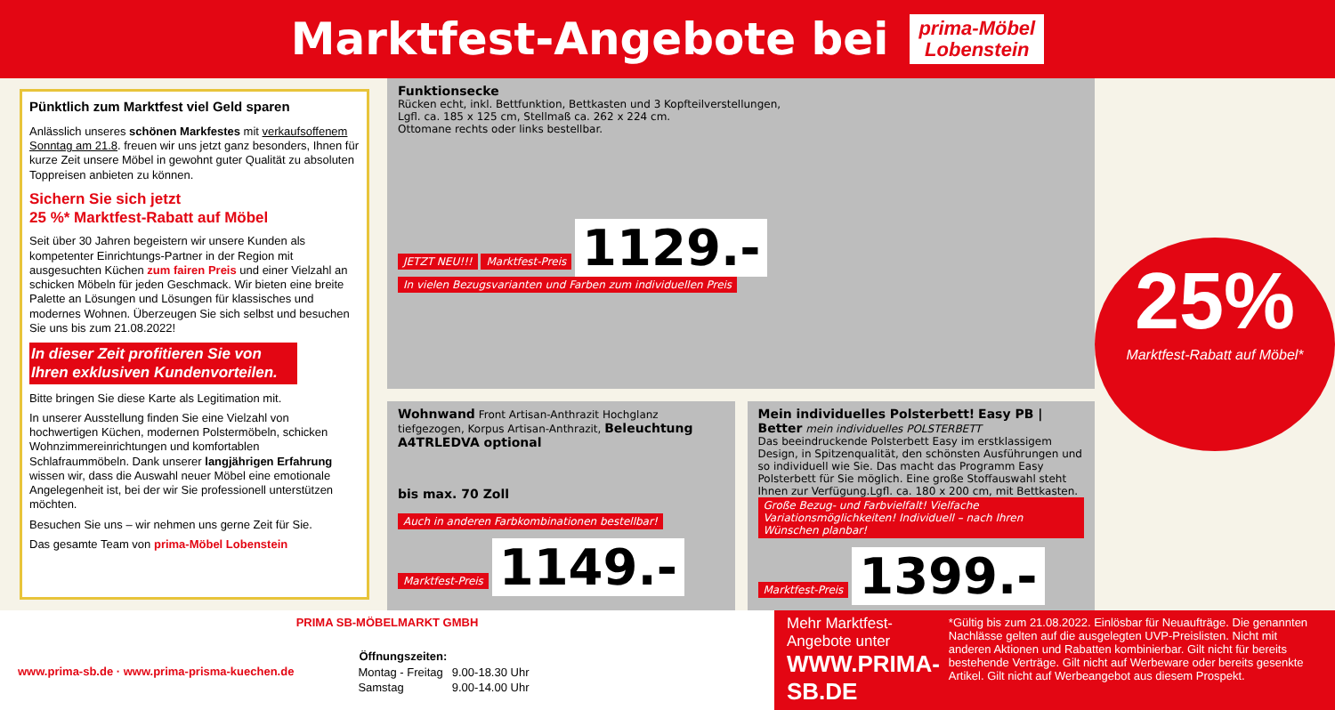Marktfest-Angebote bei
prima-Möbel
Lobenstein
Pünktlich zum Marktfest viel Geld sparen
Anlässlich unseres schönen Markfestes mit verkaufsoffenem Sonntag am 21.8. freuen wir uns jetzt ganz besonders, Ihnen für kurze Zeit unsere Möbel in gewohnt guter Qualität zu absoluten Toppreisen anbieten zu können.
Sichern Sie sich jetzt
25 %* Marktfest-Rabatt auf Möbel
Seit über 30 Jahren begeistern wir unsere Kunden als kompetenter Einrichtungs-Partner in der Region mit ausgesuchten Küchen zum fairen Preis und einer Vielzahl an schicken Möbeln für jeden Geschmack. Wir bieten eine breite Palette an Lösungen und Lösungen für klassisches und modernes Wohnen. Überzeugen Sie sich selbst und besuchen Sie uns bis zum 21.08.2022!
In dieser Zeit profitieren Sie von Ihren exklusiven Kundenvorteilen.
Bitte bringen Sie diese Karte als Legitimation mit.
In unserer Ausstellung finden Sie eine Vielzahl von hochwertigen Küchen, modernen Polstermöbeln, schicken Wohnzimmereinrichtungen und komfortablen Schlafraummöbeln. Dank unserer langjährigen Erfahrung wissen wir, dass die Auswahl neuer Möbel eine emotionale Angelegenheit ist, bei der wir Sie professionell unterstützen möchten.
Besuchen Sie uns – wir nehmen uns gerne Zeit für Sie.
Das gesamte Team von prima-Möbel Lobenstein
Funktionsecke
Rücken echt, inkl. Bettfunktion, Bettkasten und 3 Kopfteilverstellungen,
Lgfl. ca. 185 x 125 cm, Stellmaß ca. 262 x 224 cm.
Ottomane rechts oder links bestellbar.
JETZT NEU!!! Marktfest-Preis 1129.- In vielen Bezugsvarianten und Farben zum individuellen Preis
Wohnwand Front Artisan-Anthrazit Hochglanz tiefgezogen, Korpus Artisan-Anthrazit, Beleuchtung A4TRLEDVA optional
bis max. 70 Zoll
Auch in anderen Farbkombinationen bestellbar! Marktfest-Preis 1149.-
Mein individuelles Polsterbett! Easy PB | Better mein individuelles POLSTERBETT
Das beeindruckende Polsterbett Easy im erstklassigem Design, in Spitzenqualität, den schönsten Ausführungen und so individuell wie Sie. Das macht das Programm Easy Polsterbett für Sie möglich. Eine große Stoffauswahl steht Ihnen zur Verfügung.Lgfl. ca. 180 x 200 cm, mit Bettkasten.
Große Bezug- und Farbvielfalt! Vielfache Variationsmöglichkeiten! Individuell – nach Ihren Wünschen planbar! Marktfest-Preis 1399.-
25%
Marktfest-Rabatt auf Möbel*
PRIMA SB-MÖBELMARKT GMBH
www.prima-sb.de · www.prima-prisma-kuechen.de
| Öffnungszeiten: | |
| --- | --- |
| Montag - Freitag | 9.00-18.30 Uhr |
| Samstag | 9.00-14.00 Uhr |
Mehr Marktfest-Angebote unter
WWW.PRIMA-SB.DE
*Gültig bis zum 21.08.2022. Einlösbar für Neuaufträge. Die genannten Nachlässe gelten auf die ausgelegten UVP-Preislisten. Nicht mit anderen Aktionen und Rabatten kombinierbar. Gilt nicht für bereits bestehende Verträge. Gilt nicht auf Werbeware oder bereits gesenkte Artikel. Gilt nicht auf Werbeangebot aus diesem Prospekt.